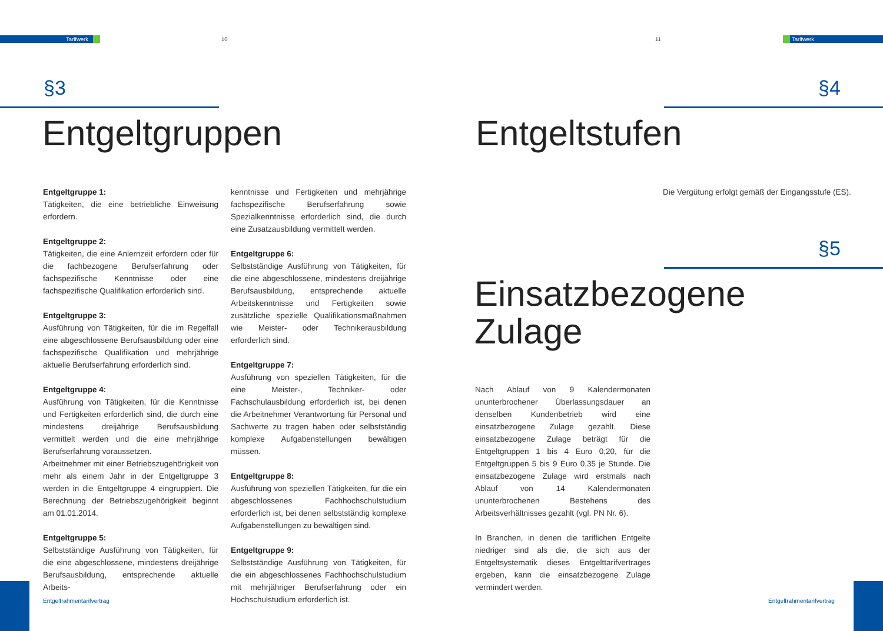Tarifwerk 10
§3
Entgeltgruppen
Entgeltgruppe 1:
Tätigkeiten, die eine betriebliche Einweisung erfordern.
Entgeltgruppe 2:
Tätigkeiten, die eine Anlernzeit erfordern oder für die fachbezogene Berufserfahrung oder fachspezifische Kenntnisse oder eine fachspezifische Qualifikation erforderlich sind.
Entgeltgruppe 3:
Ausführung von Tätigkeiten, für die im Regelfall eine abgeschlossene Berufsausbildung oder eine fachspezifische Qualifikation und mehrjährige aktuelle Berufserfahrung erforderlich sind.
Entgeltgruppe 4:
Ausführung von Tätigkeiten, für die Kenntnisse und Fertigkeiten erforderlich sind, die durch eine mindestens dreijährige Berufsausbildung vermittelt werden und die eine mehrjährige Berufserfahrung voraussetzen.
Arbeitnehmer mit einer Betriebszugehörigkeit von mehr als einem Jahr in der Entgeltgruppe 3 werden in die Entgeltgruppe 4 eingruppiert. Die Berechnung der Betriebszugehörigkeit beginnt am 01.01.2014.
Entgeltgruppe 5:
Selbstständige Ausführung von Tätigkeiten, für die eine abgeschlossene, mindestens dreijährige Berufsausbildung, entsprechende aktuelle Arbeits-
kenntnisse und Fertigkeiten und mehrjährige fachspezifische Berufserfahrung sowie Spezialkenntnisse erforderlich sind, die durch eine Zusatzausbildung vermittelt werden.
Entgeltgruppe 6:
Selbstständige Ausführung von Tätigkeiten, für die eine abgeschlossene, mindestens dreijährige Berufsausbildung, entsprechende aktuelle Arbeitskenntnisse und Fertigkeiten sowie zusätzliche spezielle Qualifikationsmaßnahmen wie Meister- oder Technikerausbildung erforderlich sind.
Entgeltgruppe 7:
Ausführung von speziellen Tätigkeiten, für die eine Meister-, Techniker- oder Fachschulausbildung erforderlich ist, bei denen die Arbeitnehmer Verantwortung für Personal und Sachwerte zu tragen haben oder selbstständig komplexe Aufgabenstellungen bewältigen müssen.
Entgeltgruppe 8:
Ausführung von speziellen Tätigkeiten, für die ein abgeschlossenes Fachhochschulstudium erforderlich ist, bei denen selbstständig komplexe Aufgabenstellungen zu bewältigen sind.
Entgeltgruppe 9:
Selbstständige Ausführung von Tätigkeiten, für die ein abgeschlossenes Fachhochschulstudium mit mehrjähriger Berufserfahrung oder ein Hochschulstudium erforderlich ist.
Entgeltrahmentarifvertrag
11 Tarifwerk
§4
Entgeltstufen
Die Vergütung erfolgt gemäß der Eingangsstufe (ES).
§5
Einsatzbezogene
Zulage
Nach Ablauf von 9 Kalendermonaten ununterbrochener Überlassungsdauer an denselben Kundenbetrieb wird eine einsatzbezogene Zulage gezahlt. Diese einsatzbezogene Zulage beträgt für die Entgeltgruppen 1 bis 4 Euro 0,20, für die Entgeltgruppen 5 bis 9 Euro 0,35 je Stunde. Die einsatzbezogene Zulage wird erstmals nach Ablauf von 14 Kalendermonaten ununterbrochenen Bestehens des Arbeitsverhältnisses gezahlt (vgl. PN Nr. 6).
In Branchen, in denen die tariflichen Entgelte niedriger sind als die, die sich aus der Entgeltsystematik dieses Entgelttarifvertrages ergeben, kann die einsatzbezogene Zulage vermindert werden.
Entgeltrahmentarifvertrag